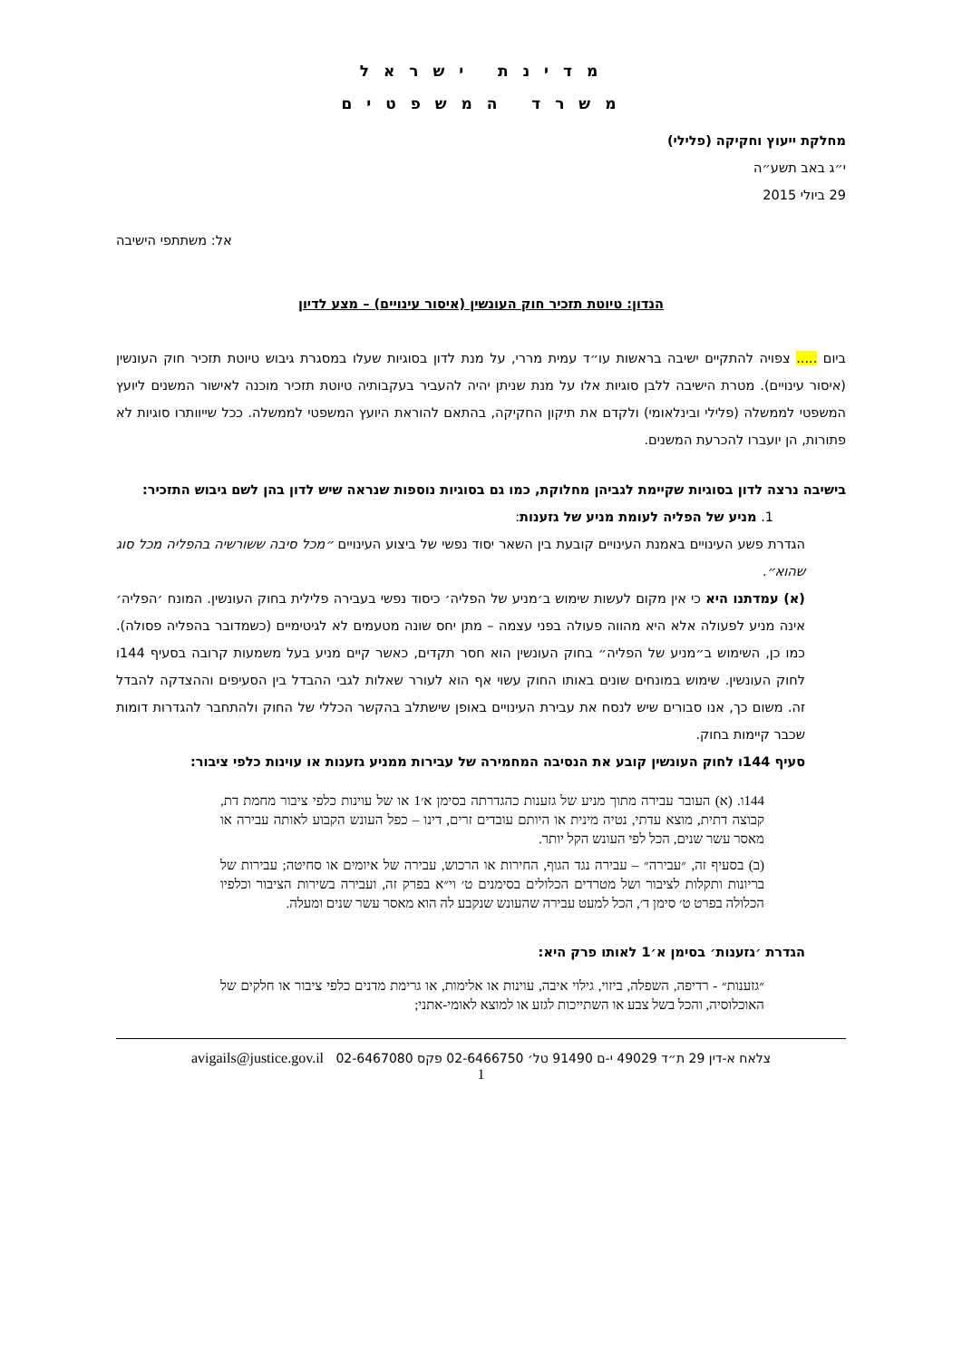מ ד י נ ת י ש ר א ל
מ ש ר ד ה מ ש פ ט י ם
מחלקת ייעוץ וחקיקה (פלילי)
י״ג באב תשע״ה
29 ביולי 2015
אל: משתתפי הישיבה
הנדון: טיוטת תזכיר חוק העונשין (איסור עינויים) – מצע לדיון
ביום ..... צפויה להתקיים ישיבה בראשות עו״ד עמית מררי, על מנת לדון בסוגיות שעלו במסגרת גיבוש טיוטת תזכיר חוק העונשין (איסור עינויים). מטרת הישיבה ללבן סוגיות אלו על מנת שניתן יהיה להעביר בעקבותיה טיוטת תזכיר מוכנה לאישור המשנים ליועץ המשפטי לממשלה (פלילי ובינלאומי) ולקדם את תיקון החקיקה, בהתאם להוראת היועץ המשפטי לממשלה. ככל שייוותרו סוגיות לא פתורות, הן יועברו להכרעת המשנים.
בישיבה נרצה לדון בסוגיות שקיימת לגביהן מחלוקת, כמו גם בסוגיות נוספות שנראה שיש לדון בהן לשם גיבוש התזכיר:
1. מניע של הפליה לעומת מניע של גזענות:
הגדרת פשע העינויים באמנת העינויים קובעת בין השאר יסוד נפשי של ביצוע העינויים ״מכל סיבה ששורשיה בהפליה מכל סוג שהוא״.
(א) עמדתנו היא כי אין מקום לעשות שימוש ב׳מניע של הפליה׳ כיסוד נפשי בעבירה פלילית בחוק העונשין. המונח ׳הפליה׳ אינה מניע לפעולה אלא היא מהווה פעולה בפני עצמה – מתן יחס שונה מטעמים לא לגיטימיים (כשמדובר בהפליה פסולה). כמו כן, השימוש ב״מניע של הפליה״ בחוק העונשין הוא חסר תקדים, כאשר קיים מניע בעל משמעות קרובה בסעיף 144ו לחוק העונשין. שימוש במונחים שונים באותו החוק עשוי אף הוא לעורר שאלות לגבי ההבדל בין הסעיפים וההצדקה להבדל זה. משום כך, אנו סבורים שיש לנסח את עבירת העינויים באופן שישתלב בהקשר הכללי של החוק ולהתחבר להגדרות דומות שכבר קיימות בחוק.
סעיף 144ו לחוק העונשין קובע את הנסיבה המחמירה של עבירות ממניע גזענות או עוינות כלפי ציבור:
144ו. (א) העובר עבירה מתוך מניע של גזענות כהגדרתה בסימן א׳1 או של עוינות כלפי ציבור מחמת דת, קבוצה דתית, מוצא עדתי, נטיה מינית או היותם עובדים זרים, דינו – כפל העונש הקבוע לאותה עבירה או מאסר עשר שנים, הכל לפי העונש הקל יותר.
(ב) בסעיף זה, ״עבירה״ – עבירה נגד הגוף, החירות או הרכוש, עבירה של איומים או סחיטה; עבירות של בריונות ותקלות לציבור ושל מטרדים הכלולים בסימנים ט׳ וי״א בפרק זה, ועבירה בשירות הציבור וכלפיו הכלולה בפרט ט׳ סימן ד׳, הכל למעט עבירה שהעונש שנקבע לה הוא מאסר עשר שנים ומעלה.
הגדרת ׳גזענות׳ בסימן א׳1 לאותו פרק היא:
״גזענות״ - רדיפה, השפלה, ביזוי, גילוי איבה, עוינות או אלימות, או גרימת מדנים כלפי ציבור או חלקים של האוכלוסיה, והכל בשל צבע או השתייכות לגזע או למוצא לאומי-אתני;
צלאח א-דין 29 ת״ד 49029 י-ם 91490 טל׳ 02-6466750 פקס 02-6467080 avigails@justice.gov.il
1